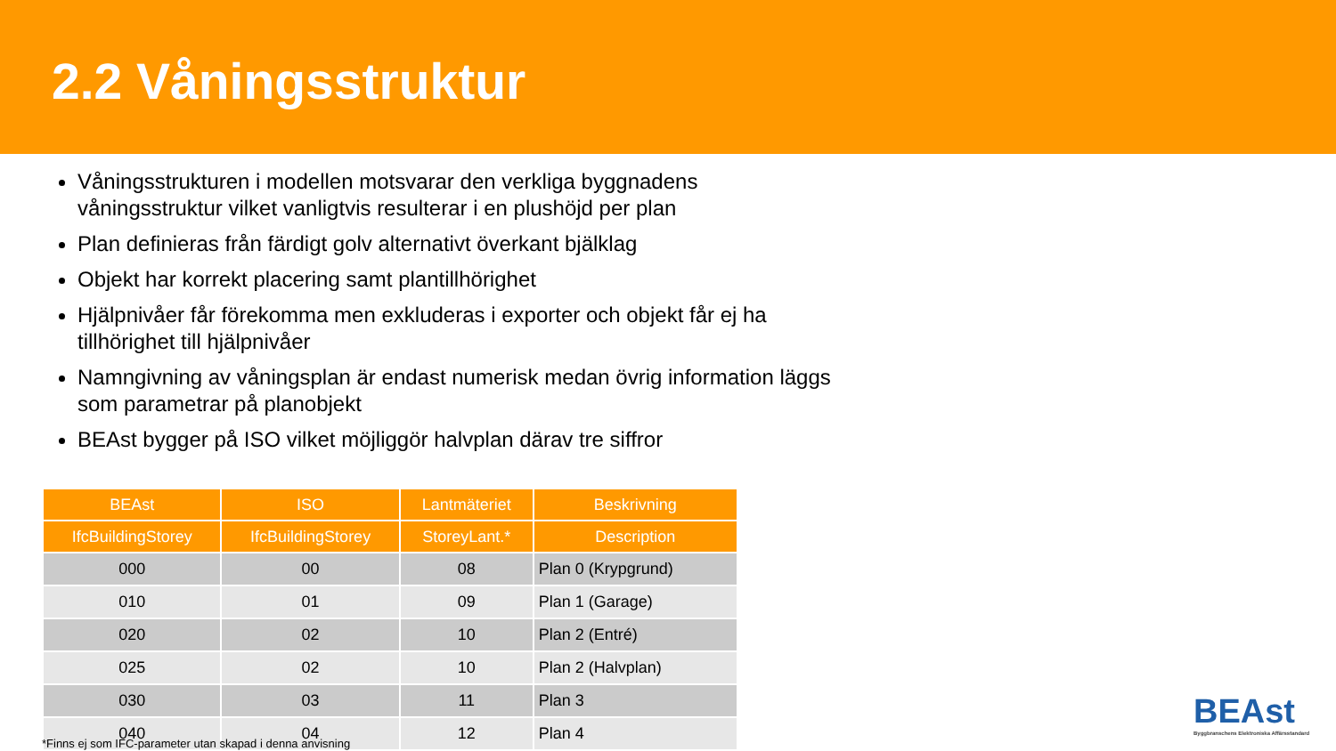2.2 Våningsstruktur
Våningsstrukturen i modellen motsvarar den verkliga byggnadens våningsstruktur vilket vanligtvis resulterar i en plushöjd per plan
Plan definieras från färdigt golv alternativt överkant bjälklag
Objekt har korrekt placering samt plantillhörighet
Hjälpnivåer får förekomma men exkluderas i exporter och objekt får ej ha tillhörighet till hjälpnivåer
Namngivning av våningsplan är endast numerisk medan övrig information läggs som parametrar på planobjekt
BEAst bygger på ISO vilket möjliggör halvplan därav tre siffror
| BEAst | ISO | Lantmäteriet | Beskrivning |
| --- | --- | --- | --- |
| IfcBuildingStorey | IfcBuildingStorey | StoreyLant.* | Description |
| 000 | 00 | 08 | Plan 0 (Krypgrund) |
| 010 | 01 | 09 | Plan 1 (Garage) |
| 020 | 02 | 10 | Plan 2 (Entré) |
| 025 | 02 | 10 | Plan 2 (Halvplan) |
| 030 | 03 | 11 | Plan 3 |
| 040 | 04 | 12 | Plan 4 |
*Finns ej som IFC-parameter utan skapad i denna anvisning
BEAst
Byggbranschens Elektroniska Affärsstandard